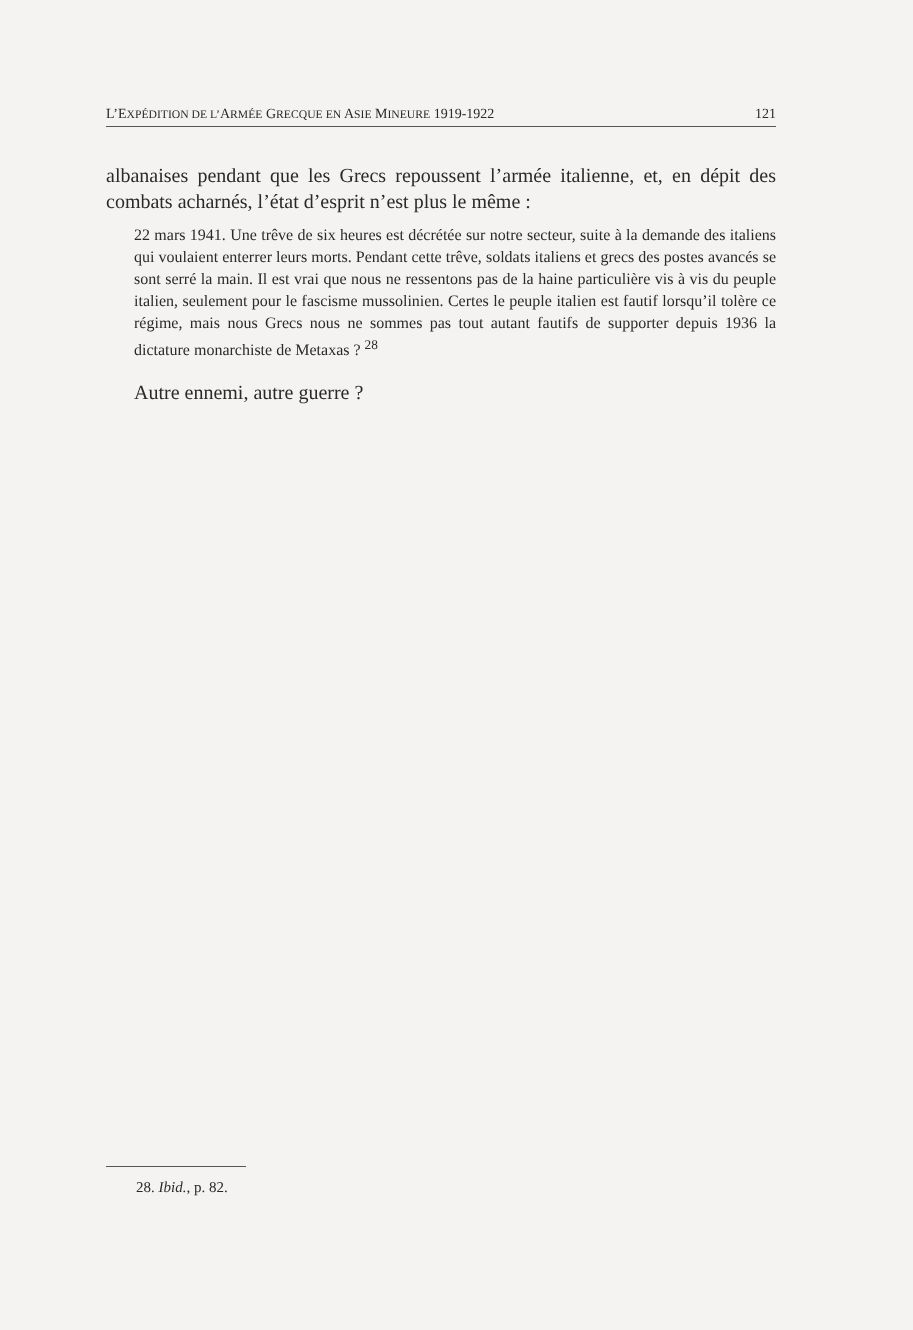L’EXPÉDITION DE L’ARMÉE GRECQUE EN ASIE MINEURE 1919-1922 121
albanaises pendant que les Grecs repoussent l’armée italienne, et, en dépit des combats acharnés, l’état d’esprit n’est plus le même :
22 mars 1941. Une trêve de six heures est décrétée sur notre secteur, suite à la demande des italiens qui voulaient enterrer leurs morts. Pendant cette trêve, soldats italiens et grecs des postes avancés se sont serré la main. Il est vrai que nous ne ressentons pas de la haine particulière vis à vis du peuple italien, seulement pour le fascisme mussolinien. Certes le peuple italien est fautif lorsqu’il tolère ce régime, mais nous Grecs nous ne sommes pas tout autant fautifs de supporter depuis 1936 la dictature monarchiste de Metaxas ? <sup>28</sup>
Autre ennemi, autre guerre ?
28. Ibid., p. 82.